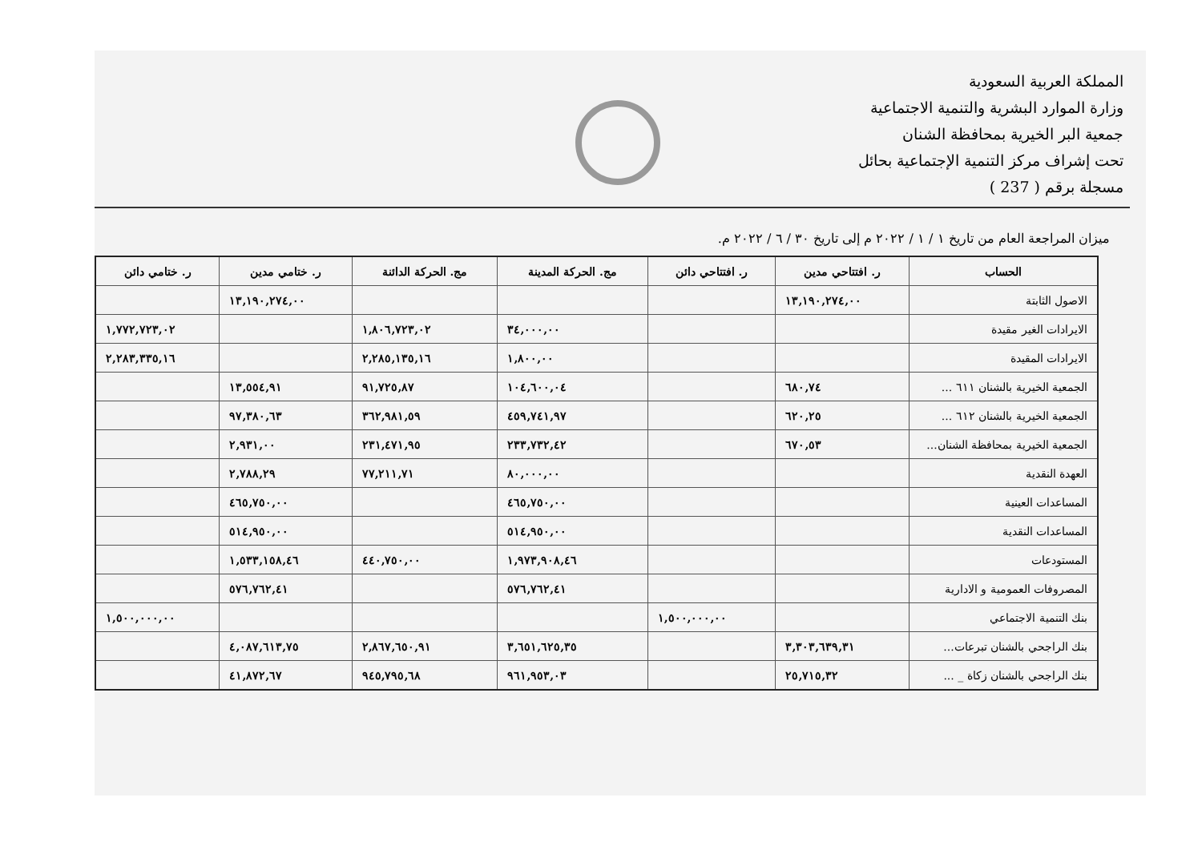المملكة العربية السعودية
وزارة الموارد البشرية والتنمية الاجتماعية
جمعية البر الخيرية بمحافظة الشنان
تحت إشراف مركز التنمية الإجتماعية بحائل
مسجلة برقم ( 237 )
ميزان المراجعة العام من تاريخ ١ / ١ / ٢٠٢٢ م إلى تاريخ ٣٠ / ٦ / ٢٠٢٢ م.
| الحساب | ر. افتتاحي مدين | ر. افتتاحي دائن | مج. الحركة المدينة | مج. الحركة الدائنة | ر. ختامي مدين | ر. ختامي دائن |
| --- | --- | --- | --- | --- | --- | --- |
| الاصول الثابتة | ١٣,١٩٠,٢٧٤,٠٠ | | | | ١٣,١٩٠,٢٧٤,٠٠ | |
| الايرادات الغير مقيدة | | | ٣٤,٠٠٠,٠٠ | ١,٨٠٦,٧٢٣,٠٢ | | ١,٧٧٢,٧٢٣,٠٢ |
| الايرادات المقيدة | | | ١,٨٠٠,٠٠ | ٢,٢٨٥,١٣٥,١٦ | | ٢,٢٨٣,٣٣٥,١٦ |
| الجمعية الخيرية بالشنان ٦١١ ... | ٦٨٠,٧٤ | | ١٠٤,٦٠٠,٠٤ | ٩١,٧٢٥,٨٧ | ١٣,٥٥٤,٩١ | |
| الجمعية الخيرية بالشنان ٦١٢ ... | ٦٢٠,٢٥ | | ٤٥٩,٧٤١,٩٧ | ٣٦٢,٩٨١,٥٩ | ٩٧,٣٨٠,٦٣ | |
| الجمعية الخيرية بمحافظة الشنان... | ٦٧٠,٥٣ | | ٢٣٣,٧٣٢,٤٢ | ٢٣١,٤٧١,٩٥ | ٢,٩٣١,٠٠ | |
| العهدة النقدية | | | ٨٠,٠٠٠,٠٠ | ٧٧,٢١١,٧١ | ٢,٧٨٨,٢٩ | |
| المساعدات العينية | | | ٤٦٥,٧٥٠,٠٠ | | ٤٦٥,٧٥٠,٠٠ | |
| المساعدات النقدية | | | ٥١٤,٩٥٠,٠٠ | | ٥١٤,٩٥٠,٠٠ | |
| المستودعات | | | ١,٩٧٣,٩٠٨,٤٦ | ٤٤٠,٧٥٠,٠٠ | ١,٥٣٣,١٥٨,٤٦ | |
| المصروفات العمومية و الادارية | | | ٥٧٦,٧٦٢,٤١ | | ٥٧٦,٧٦٢,٤١ | |
| بنك التنمية الاجتماعي | | ١,٥٠٠,٠٠٠,٠٠ | | | | ١,٥٠٠,٠٠٠,٠٠ |
| بنك الراجحي بالشنان تبرعات... | ٣,٣٠٣,٦٣٩,٣١ | | ٣,٦٥١,٦٢٥,٣٥ | ٢,٨٦٧,٦٥٠,٩١ | ٤,٠٨٧,٦١٣,٧٥ | |
| بنك الراجحي بالشنان زكاة _ ... | ٢٥,٧١٥,٣٢ | | ٩٦١,٩٥٣,٠٣ | ٩٤٥,٧٩٥,٦٨ | ٤١,٨٧٢,٦٧ | |